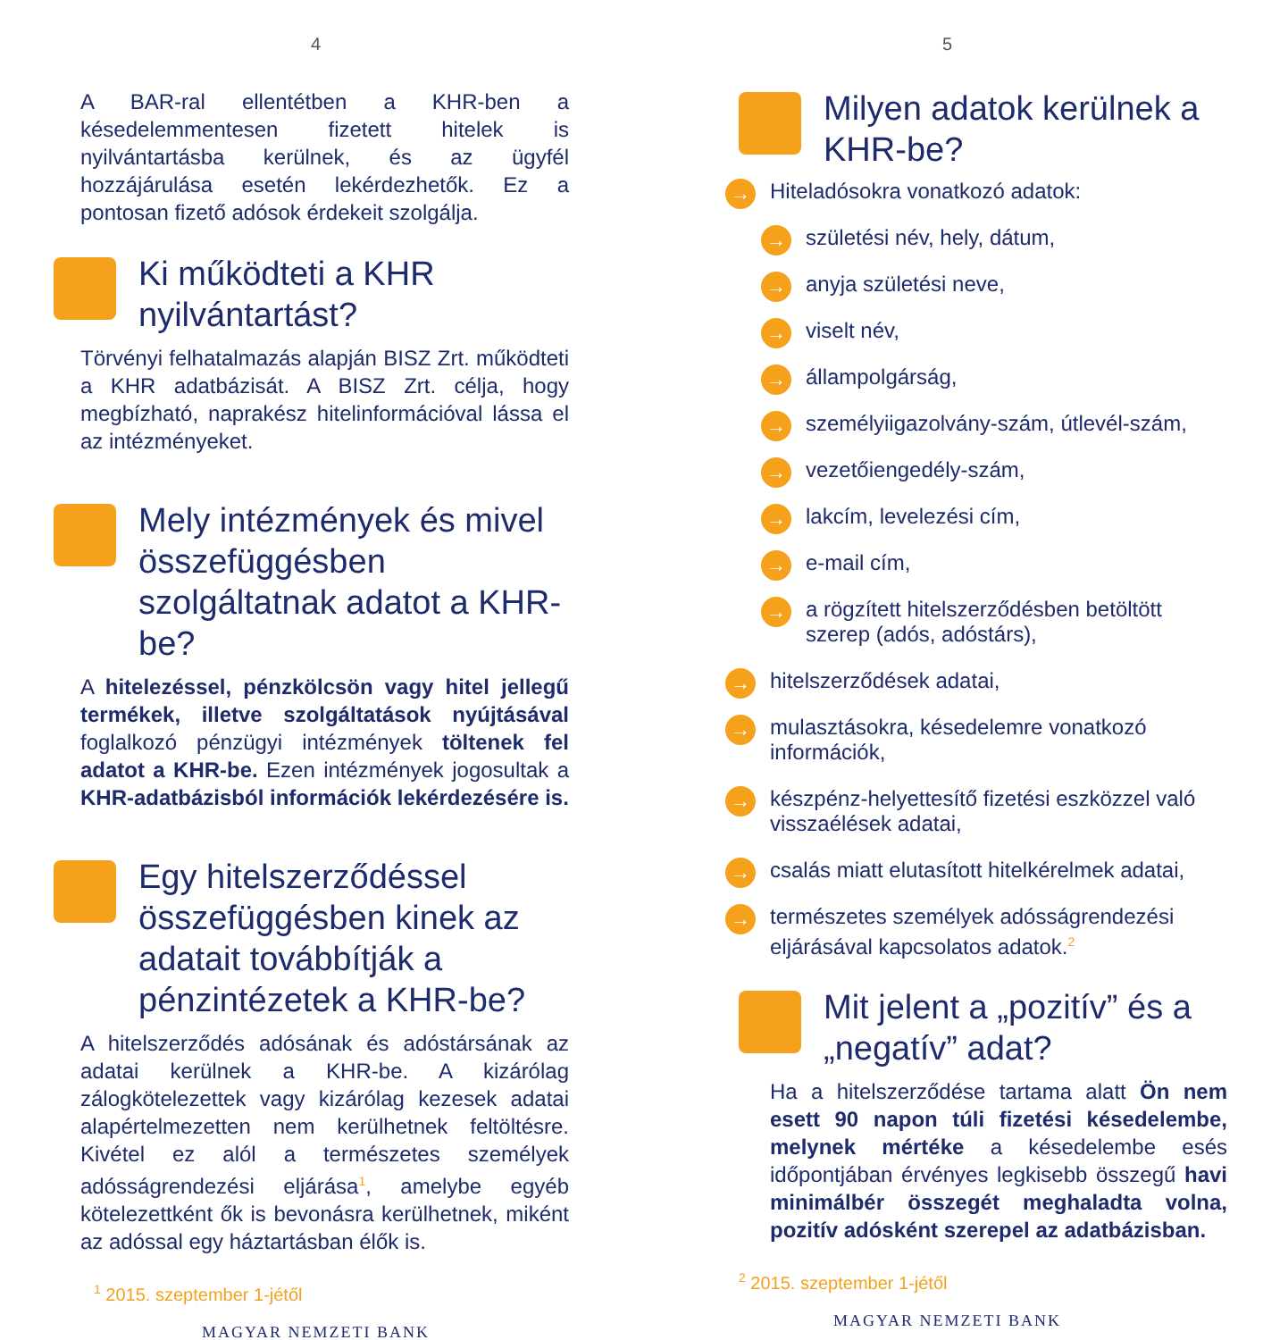4
A BAR-ral ellentétben a KHR-ben a késedelemmentesen fizetett hitelek is nyilvántartásba kerülnek, és az ügyfél hozzájárulása esetén lekérdezhetők. Ez a pontosan fizető adósok érdekeit szolgálja.
Ki működteti a KHR nyilvántartást?
Törvényi felhatalmazás alapján BISZ Zrt. működteti a KHR adatbázisát. A BISZ Zrt. célja, hogy megbízható, naprakész hitelinformációval lássa el az intézményeket.
Mely intézmények és mivel összefüggésben szolgáltatnak adatot a KHR-be?
A hitelezéssel, pénzkölcsön vagy hitel jellegű termékek, illetve szolgáltatások nyújtásával foglalkozó pénzügyi intézmények töltenek fel adatot a KHR-be. Ezen intézmények jogosultak a KHR-adatbázisból információk lekérdezésére is.
Egy hitelszerződéssel összefüggésben kinek az adatait továbbítják a pénzintézetek a KHR-be?
A hitelszerződés adósának és adóstársának az adatai kerülnek a KHR-be. A kizárólag zálogkötelezettek vagy kizárólag kezesek adatai alapértelmezetten nem kerülhetnek feltöltésre. Kivétel ez alól a természetes személyek adósságrendezési eljárása<sup>1</sup>, amelybe egyéb kötelezettként ők is bevonásra kerülhetnek, miként az adóssal egy háztartásban élők is.
<sup>1</sup> 2015. szeptember 1-jétől
MAGYAR NEMZETI BANK
5
Milyen adatok kerülnek a KHR-be?
→ Hiteladósokra vonatkozó adatok:
→ születési név, hely, dátum,
→ anyja születési neve,
→ viselt név,
→ állampolgárság,
→ személyiigazolvány-szám, útlevél-szám,
→ vezetőiengedély-szám,
→ lakcím, levelezési cím,
→ e-mail cím,
→ a rögzített hitelszerződésben betöltött szerep (adós, adóstárs),
→ hitelszerződések adatai,
→ mulasztásokra, késedelemre vonatkozó információk,
→ készpénz-helyettesítő fizetési eszközzel való visszaélések adatai,
→ csalás miatt elutasított hitelkérelmek adatai,
→ természetes személyek adósságrendezési eljárásával kapcsolatos adatok.<sup>2</sup>
Mit jelent a „pozitív” és a „negatív” adat?
Ha a hitelszerződése tartama alatt Ön nem esett 90 napon túli fizetési késedelembe, melynek mértéke a késedelembe esés időpontjában érvényes legkisebb összegű havi minimálbér összegét meghaladta volna, pozitív adósként szerepel az adatbázisban.
<sup>2</sup> 2015. szeptember 1-jétől
MAGYAR NEMZETI BANK